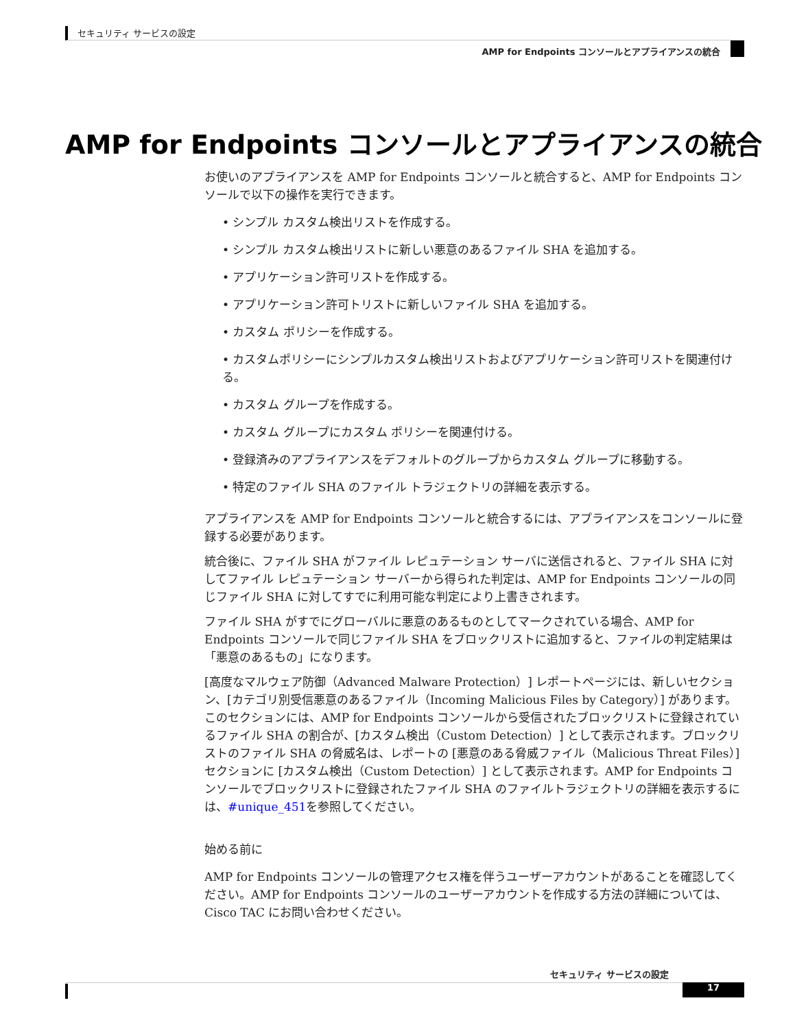セキュリティ サービスの設定
AMP for Endpoints コンソールとアプライアンスの統合
AMP for Endpoints コンソールとアプライアンスの統合
お使いのアプライアンスを AMP for Endpoints コンソールと統合すると、AMP for Endpoints コンソールで以下の操作を実行できます。
• シンプル カスタム検出リストを作成する。
• シンプル カスタム検出リストに新しい悪意のあるファイル SHA を追加する。
• アプリケーション許可リストを作成する。
• アプリケーション許可トリストに新しいファイル SHA を追加する。
• カスタム ポリシーを作成する。
• カスタムポリシーにシンプルカスタム検出リストおよびアプリケーション許可リストを関連付ける。
• カスタム グループを作成する。
• カスタム グループにカスタム ポリシーを関連付ける。
• 登録済みのアプライアンスをデフォルトのグループからカスタム グループに移動する。
• 特定のファイル SHA のファイル トラジェクトリの詳細を表示する。
アプライアンスを AMP for Endpoints コンソールと統合するには、アプライアンスをコンソールに登録する必要があります。
統合後に、ファイル SHA がファイル レピュテーション サーバに送信されると、ファイル SHA に対してファイル レピュテーション サーバーから得られた判定は、AMP for Endpoints コンソールの同じファイル SHA に対してすでに利用可能な判定により上書きされます。
ファイル SHA がすでにグローバルに悪意のあるものとしてマークされている場合、AMP for Endpoints コンソールで同じファイル SHA をブロックリストに追加すると、ファイルの判定結果は「悪意のあるもの」になります。
[高度なマルウェア防御（Advanced Malware Protection）] レポートページには、新しいセクション、[カテゴリ別受信悪意のあるファイル（Incoming Malicious Files by Category）] があります。このセクションには、AMP for Endpoints コンソールから受信されたブロックリストに登録されているファイル SHA の割合が、[カスタム検出（Custom Detection）] として表示されます。ブロックリストのファイル SHA の脅威名は、レポートの [悪意のある脅威ファイル（Malicious Threat Files）] セクションに [カスタム検出（Custom Detection）] として表示されます。AMP for Endpoints コンソールでブロックリストに登録されたファイル SHA のファイルトラジェクトリの詳細を表示するには、#unique_451を参照してください。
始める前に
AMP for Endpoints コンソールの管理アクセス権を伴うユーザーアカウントがあることを確認してください。AMP for Endpoints コンソールのユーザーアカウントを作成する方法の詳細については、Cisco TAC にお問い合わせください。
セキュリティ サービスの設定
17